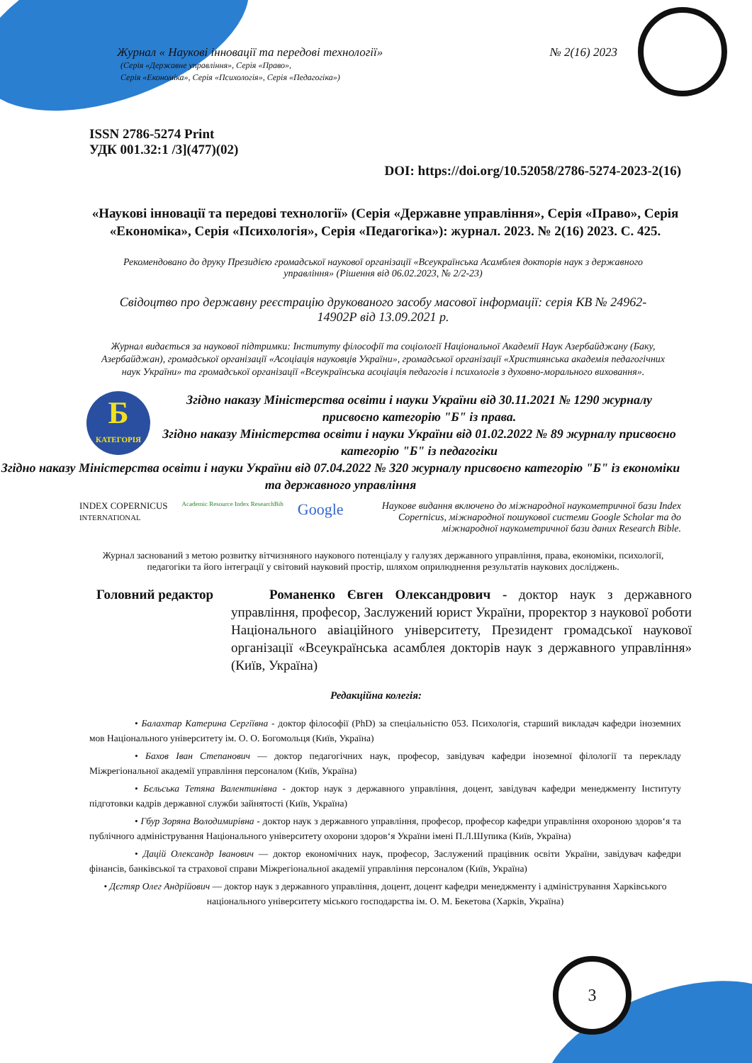Журнал « Наукові інновації та передові технології» № 2(16) 2023
(Серія «Державне управління», Серія «Право»,
Серія «Економіка», Серія «Психологія», Серія «Педагогіка»)
ISSN 2786-5274 Print
УДК 001.32:1 /3](477)(02)
DOI: https://doi.org/10.52058/2786-5274-2023-2(16)
«Наукові інновації та передові технології» (Серія «Державне управління», Серія «Право», Серія «Економіка», Серія «Психологія», Серія «Педагогіка»): журнал. 2023. № 2(16) 2023. С. 425.
Рекомендовано до друку Президією громадської наукової організації «Всеукраїнська Асамблея докторів наук з державного управління» (Рішення від 06.02.2023, № 2/2-23)
Свідоцтво про державну реєстрацію друкованого засобу масової інформації: серія КВ № 24962-14902Р від 13.09.2021 р.
Журнал видається за наукової підтримки: Інституту філософії та соціології Національної Академії Наук Азербайджану (Баку, Азербайджан), громадської організації «Асоціація науковців України», громадської організації «Християнська академія педагогічних наук України» та громадської організації «Всеукраїнська асоціація педагогів і психологів з духовно-морального виховання».
Б
КАТЕГОРІЯ
Згідно наказу Міністерства освіти і науки України від 30.11.2021 № 1290 журналу присвоєно категорію "Б" із права.
Згідно наказу Міністерства освіти і науки України від 01.02.2022 № 89 журналу присвоєно категорію "Б" із педагогіки
Згідно наказу Міністерства освіти і науки України від 07.04.2022 № 320 журналу присвоєно категорію "Б" із економіки та державного управління
INDEX COPERNICUS
INTERNATIONAL Academic Resource Index ResearchBib Google
Наукове видання включено до міжнародної наукометричної бази Index Copernicus, міжнародної пошукової системи Google Scholar та до міжнародної наукометричної бази даних Research Bible.
Журнал заснований з метою розвитку вітчизняного наукового потенціалу у галузях державного управління, права, економіки, психології, педагогіки та його інтеграції у світовий науковий простір, шляхом оприлюднення результатів наукових досліджень.
Головний редактор
Романенко Євген Олександрович - доктор наук з державного управління, професор, Заслужений юрист України, проректор з наукової роботи Національного авіаційного університету, Президент громадської наукової організації «Всеукраїнська асамблея докторів наук з державного управління» (Київ, Україна)
Редакційна колегія:
• Балахтар Катерина Сергіївна - доктор філософії (PhD) за спеціальністю 053. Психологія, старший викладач кафедри іноземних мов Національного університету ім. О. О. Богомольця (Київ, Україна)
• Бахов Іван Степанович — доктор педагогічних наук, професор, завідувач кафедри іноземної філології та перекладу Міжрегіональної академії управління персоналом (Київ, Україна)
• Бєльська Тетяна Валентинівна - доктор наук з державного управління, доцент, завідувач кафедри менеджменту Інституту підготовки кадрів державної служби зайнятості (Київ, Україна)
• Гбур Зоряна Володимирівна - доктор наук з державного управління, професор, професор кафедри управління охороною здоров‘я та публічного адміністрування Національного університету охорони здоров‘я України імені П.Л.Шупика (Київ, Україна)
• Дацій Олександр Іванович — доктор економічних наук, професор, Заслужений працівник освіти України, завідувач кафедри фінансів, банківської та страхової справи Міжрегіональної академії управління персоналом (Київ, Україна)
• Дєгтяр Олег Андрійович — доктор наук з державного управління, доцент, доцент кафедри менеджменту і адміністрування Харківського національного університету міського господарства ім. О. М. Бекетова (Харків, Україна)
3